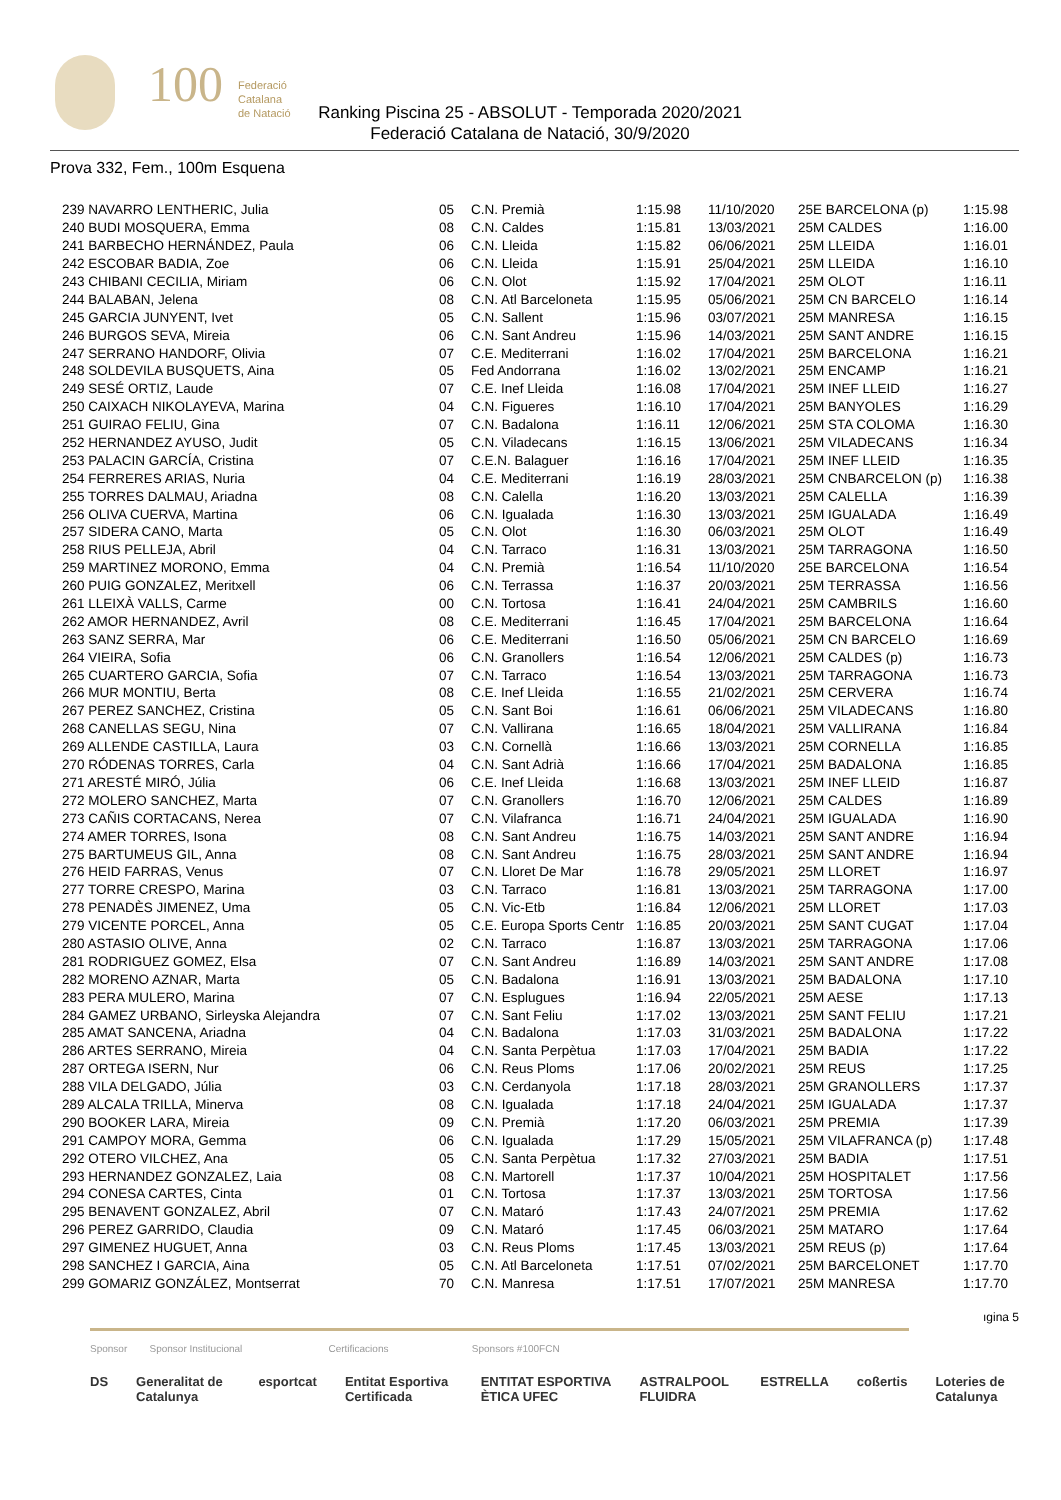100
Federació
Catalana
de Natació
Ranking Piscina 25 - ABSOLUT - Temporada 2020/2021
Federació Catalana de Natació, 30/9/2020
Prova 332, Fem., 100m Esquena
| 239 NAVARRO LENTHERIC, Julia | 05 | C.N. Premià | 1:15.98 | 11/10/2020 | 25E BARCELONA (p) | 1:15.98 |
| 240 BUDI MOSQUERA, Emma | 08 | C.N. Caldes | 1:15.81 | 13/03/2021 | 25M CALDES | 1:16.00 |
| 241 BARBECHO HERNÁNDEZ, Paula | 06 | C.N. Lleida | 1:15.82 | 06/06/2021 | 25M LLEIDA | 1:16.01 |
| 242 ESCOBAR BADIA, Zoe | 06 | C.N. Lleida | 1:15.91 | 25/04/2021 | 25M LLEIDA | 1:16.10 |
| 243 CHIBANI CECILIA, Miriam | 06 | C.N. Olot | 1:15.92 | 17/04/2021 | 25M OLOT | 1:16.11 |
| 244 BALABAN, Jelena | 08 | C.N. Atl Barceloneta | 1:15.95 | 05/06/2021 | 25M CN BARCELO | 1:16.14 |
| 245 GARCIA JUNYENT, Ivet | 05 | C.N. Sallent | 1:15.96 | 03/07/2021 | 25M MANRESA | 1:16.15 |
| 246 BURGOS SEVA, Mireia | 06 | C.N. Sant Andreu | 1:15.96 | 14/03/2021 | 25M SANT ANDRE | 1:16.15 |
| 247 SERRANO HANDORF, Olivia | 07 | C.E. Mediterrani | 1:16.02 | 17/04/2021 | 25M BARCELONA | 1:16.21 |
| 248 SOLDEVILA BUSQUETS, Aina | 05 | Fed Andorrana | 1:16.02 | 13/02/2021 | 25M ENCAMP | 1:16.21 |
| 249 SESÉ ORTIZ, Laude | 07 | C.E. Inef Lleida | 1:16.08 | 17/04/2021 | 25M INEF LLEID | 1:16.27 |
| 250 CAIXACH NIKOLAYEVA, Marina | 04 | C.N. Figueres | 1:16.10 | 17/04/2021 | 25M BANYOLES | 1:16.29 |
| 251 GUIRAO FELIU, Gina | 07 | C.N. Badalona | 1:16.11 | 12/06/2021 | 25M STA COLOMA | 1:16.30 |
| 252 HERNANDEZ AYUSO, Judit | 05 | C.N. Viladecans | 1:16.15 | 13/06/2021 | 25M VILADECANS | 1:16.34 |
| 253 PALACIN GARCÍA, Cristina | 07 | C.E.N. Balaguer | 1:16.16 | 17/04/2021 | 25M INEF LLEID | 1:16.35 |
| 254 FERRERES ARIAS, Nuria | 04 | C.E. Mediterrani | 1:16.19 | 28/03/2021 | 25M CNBARCELON (p) | 1:16.38 |
| 255 TORRES DALMAU, Ariadna | 08 | C.N. Calella | 1:16.20 | 13/03/2021 | 25M CALELLA | 1:16.39 |
| 256 OLIVA CUERVA, Martina | 06 | C.N. Igualada | 1:16.30 | 13/03/2021 | 25M IGUALADA | 1:16.49 |
| 257 SIDERA CANO, Marta | 05 | C.N. Olot | 1:16.30 | 06/03/2021 | 25M OLOT | 1:16.49 |
| 258 RIUS PELLEJA, Abril | 04 | C.N. Tarraco | 1:16.31 | 13/03/2021 | 25M TARRAGONA | 1:16.50 |
| 259 MARTINEZ MORONO, Emma | 04 | C.N. Premià | 1:16.54 | 11/10/2020 | 25E BARCELONA | 1:16.54 |
| 260 PUIG GONZALEZ, Meritxell | 06 | C.N. Terrassa | 1:16.37 | 20/03/2021 | 25M TERRASSA | 1:16.56 |
| 261 LLEIXÀ VALLS, Carme | 00 | C.N. Tortosa | 1:16.41 | 24/04/2021 | 25M CAMBRILS | 1:16.60 |
| 262 AMOR HERNANDEZ, Avril | 08 | C.E. Mediterrani | 1:16.45 | 17/04/2021 | 25M BARCELONA | 1:16.64 |
| 263 SANZ SERRA, Mar | 06 | C.E. Mediterrani | 1:16.50 | 05/06/2021 | 25M CN BARCELO | 1:16.69 |
| 264 VIEIRA, Sofia | 06 | C.N. Granollers | 1:16.54 | 12/06/2021 | 25M CALDES (p) | 1:16.73 |
| 265 CUARTERO GARCIA, Sofia | 07 | C.N. Tarraco | 1:16.54 | 13/03/2021 | 25M TARRAGONA | 1:16.73 |
| 266 MUR MONTIU, Berta | 08 | C.E. Inef Lleida | 1:16.55 | 21/02/2021 | 25M CERVERA | 1:16.74 |
| 267 PEREZ SANCHEZ, Cristina | 05 | C.N. Sant Boi | 1:16.61 | 06/06/2021 | 25M VILADECANS | 1:16.80 |
| 268 CANELLAS SEGU, Nina | 07 | C.N. Vallirana | 1:16.65 | 18/04/2021 | 25M VALLIRANA | 1:16.84 |
| 269 ALLENDE CASTILLA, Laura | 03 | C.N. Cornellà | 1:16.66 | 13/03/2021 | 25M CORNELLA | 1:16.85 |
| 270 RÓDENAS TORRES, Carla | 04 | C.N. Sant Adrià | 1:16.66 | 17/04/2021 | 25M BADALONA | 1:16.85 |
| 271 ARESTÉ MIRÓ, Júlia | 06 | C.E. Inef Lleida | 1:16.68 | 13/03/2021 | 25M INEF LLEID | 1:16.87 |
| 272 MOLERO SANCHEZ, Marta | 07 | C.N. Granollers | 1:16.70 | 12/06/2021 | 25M CALDES | 1:16.89 |
| 273 CAÑIS CORTACANS, Nerea | 07 | C.N. Vilafranca | 1:16.71 | 24/04/2021 | 25M IGUALADA | 1:16.90 |
| 274 AMER TORRES, Isona | 08 | C.N. Sant Andreu | 1:16.75 | 14/03/2021 | 25M SANT ANDRE | 1:16.94 |
| 275 BARTUMEUS GIL, Anna | 08 | C.N. Sant Andreu | 1:16.75 | 28/03/2021 | 25M SANT ANDRE | 1:16.94 |
| 276 HEID FARRAS, Venus | 07 | C.N. Lloret De Mar | 1:16.78 | 29/05/2021 | 25M LLORET | 1:16.97 |
| 277 TORRE CRESPO, Marina | 03 | C.N. Tarraco | 1:16.81 | 13/03/2021 | 25M TARRAGONA | 1:17.00 |
| 278 PENADÈS JIMENEZ, Uma | 05 | C.N. Vic-Etb | 1:16.84 | 12/06/2021 | 25M LLORET | 1:17.03 |
| 279 VICENTE PORCEL, Anna | 05 | C.E. Europa Sports Centr | 1:16.85 | 20/03/2021 | 25M SANT CUGAT | 1:17.04 |
| 280 ASTASIO OLIVE, Anna | 02 | C.N. Tarraco | 1:16.87 | 13/03/2021 | 25M TARRAGONA | 1:17.06 |
| 281 RODRIGUEZ GOMEZ, Elsa | 07 | C.N. Sant Andreu | 1:16.89 | 14/03/2021 | 25M SANT ANDRE | 1:17.08 |
| 282 MORENO AZNAR, Marta | 05 | C.N. Badalona | 1:16.91 | 13/03/2021 | 25M BADALONA | 1:17.10 |
| 283 PERA MULERO, Marina | 07 | C.N. Esplugues | 1:16.94 | 22/05/2021 | 25M AESE | 1:17.13 |
| 284 GAMEZ URBANO, Sirleyska Alejandra | 07 | C.N. Sant Feliu | 1:17.02 | 13/03/2021 | 25M SANT FELIU | 1:17.21 |
| 285 AMAT SANCENA, Ariadna | 04 | C.N. Badalona | 1:17.03 | 31/03/2021 | 25M BADALONA | 1:17.22 |
| 286 ARTES SERRANO, Mireia | 04 | C.N. Santa Perpètua | 1:17.03 | 17/04/2021 | 25M BADIA | 1:17.22 |
| 287 ORTEGA ISERN, Nur | 06 | C.N. Reus Ploms | 1:17.06 | 20/02/2021 | 25M REUS | 1:17.25 |
| 288 VILA DELGADO, Júlia | 03 | C.N. Cerdanyola | 1:17.18 | 28/03/2021 | 25M GRANOLLERS | 1:17.37 |
| 289 ALCALA TRILLA, Minerva | 08 | C.N. Igualada | 1:17.18 | 24/04/2021 | 25M IGUALADA | 1:17.37 |
| 290 BOOKER LARA, Mireia | 09 | C.N. Premià | 1:17.20 | 06/03/2021 | 25M PREMIA | 1:17.39 |
| 291 CAMPOY MORA, Gemma | 06 | C.N. Igualada | 1:17.29 | 15/05/2021 | 25M VILAFRANCA (p) | 1:17.48 |
| 292 OTERO VILCHEZ, Ana | 05 | C.N. Santa Perpètua | 1:17.32 | 27/03/2021 | 25M BADIA | 1:17.51 |
| 293 HERNANDEZ GONZALEZ, Laia | 08 | C.N. Martorell | 1:17.37 | 10/04/2021 | 25M HOSPITALET | 1:17.56 |
| 294 CONESA CARTES, Cinta | 01 | C.N. Tortosa | 1:17.37 | 13/03/2021 | 25M TORTOSA | 1:17.56 |
| 295 BENAVENT GONZALEZ, Abril | 07 | C.N. Mataró | 1:17.43 | 24/07/2021 | 25M PREMIA | 1:17.62 |
| 296 PEREZ GARRIDO, Claudia | 09 | C.N. Mataró | 1:17.45 | 06/03/2021 | 25M MATARO | 1:17.64 |
| 297 GIMENEZ HUGUET, Anna | 03 | C.N. Reus Ploms | 1:17.45 | 13/03/2021 | 25M REUS (p) | 1:17.64 |
| 298 SANCHEZ I GARCIA, Aina | 05 | C.N. Atl Barceloneta | 1:17.51 | 07/02/2021 | 25M BARCELONET | 1:17.70 |
| 299 GOMARIZ GONZÁLEZ, Montserrat | 70 | C.N. Manresa | 1:17.51 | 17/07/2021 | 25M MANRESA | 1:17.70 |
ıgina 5
Sponsor Sponsor Institucional Certificacions Sponsors #100FCN
DS Generalitat de Catalunya esportcat Entitat Esportiva Certificada ENTITAT ESPORTIVA ÈTICA UFEC ASTRALPOOL FLUIDRA ESTRELLA coßertis Loteries de Catalunya